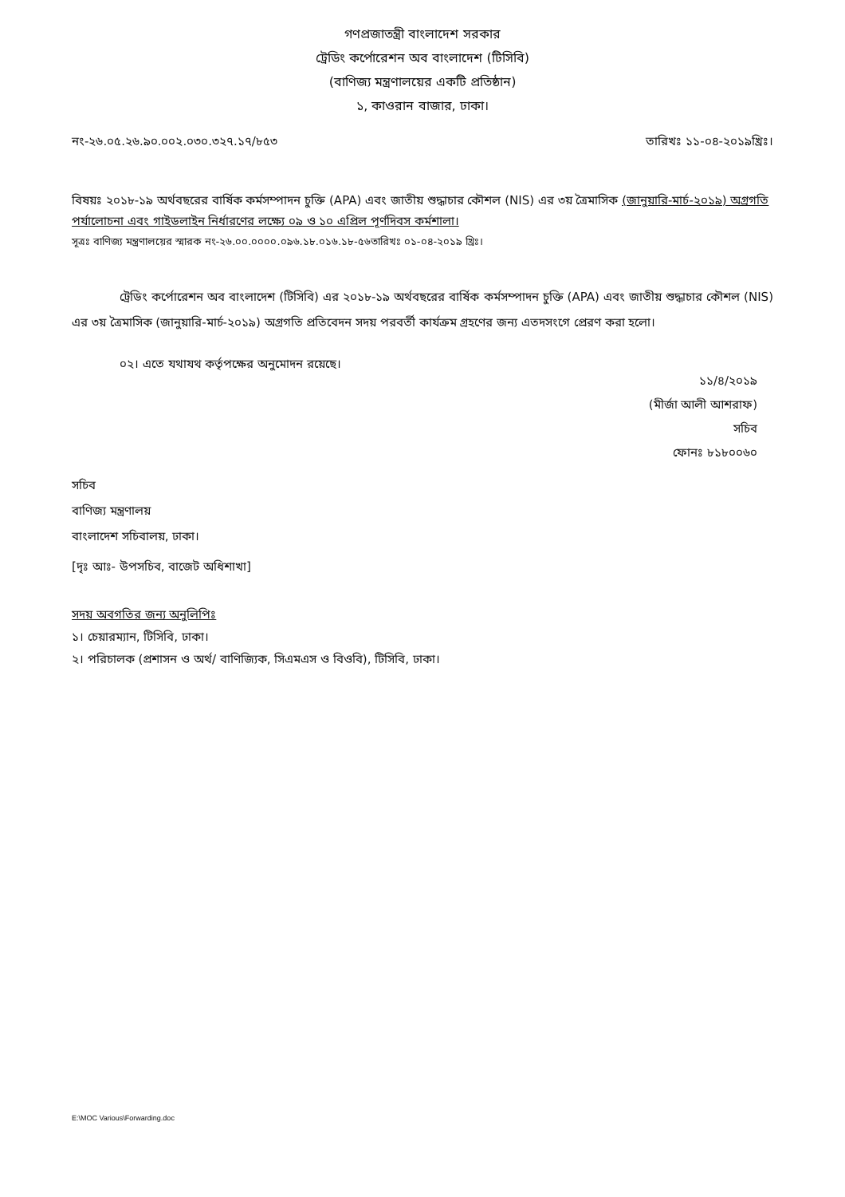গণপ্রজাতন্ত্রী বাংলাদেশ সরকার
ট্রেডিং কর্পোরেশন অব বাংলাদেশ (টিসিবি)
(বাণিজ্য মন্ত্রণালয়ের একটি প্রতিষ্ঠান)
১, কাওরান বাজার, ঢাকা।
নং-২৬.০৫.২৬.৯০.০০২.০৩০.৩২৭.১৭/৮৫৩ তারিখঃ ১১-০৪-২০১৯খ্রিঃ।
বিষয়ঃ ২০১৮-১৯ অর্থবছরের বার্ষিক কর্মসম্পাদন চুক্তি (APA) এবং জাতীয় শুদ্ধাচার কৌশল (NIS) এর ৩য় ত্রৈমাসিক (জানুয়ারি-মার্চ-২০১৯) অগ্রগতি পর্যালোচনা এবং গাইডলাইন নির্ধারণের লক্ষ্যে ০৯ ও ১০ এপ্রিল পূর্ণদিবস কর্মশালা।
সূত্রঃ বাণিজ্য মন্ত্রণালয়ের স্মারক নং-২৬.০০.০০০০.০৯৬.১৮.০১৬.১৮-৫৬তারিখঃ ০১-০৪-২০১৯ খ্রিঃ।
ট্রেডিং কর্পোরেশন অব বাংলাদেশ (টিসিবি) এর ২০১৮-১৯ অর্থবছরের বার্ষিক কর্মসম্পাদন চুক্তি (APA) এবং জাতীয় শুদ্ধাচার কৌশল (NIS) এর ৩য় ত্রৈমাসিক (জানুয়ারি-মার্চ-২০১৯) অগ্রগতি প্রতিবেদন সদয় পরবর্তী কার্যক্রম গ্রহণের জন্য এতদসংগে প্রেরণ করা হলো।
০২। এতে যথাযথ কর্তৃপক্ষের অনুমোদন রয়েছে।
১১/৪/২০১৯
(মীর্জা আলী আশরাফ)
সচিব
ফোনঃ ৮১৮০০৬০
সচিব
বাণিজ্য মন্ত্রণালয়
বাংলাদেশ সচিবালয়, ঢাকা।
[দৃঃ আঃ- উপসচিব, বাজেট অধিশাখা]
সদয় অবগতির জন্য অনুলিপিঃ
১। চেয়ারম্যান, টিসিবি, ঢাকা।
২। পরিচালক (প্রশাসন ও অর্থ/ বাণিজ্যিক, সিএমএস ও বিওবি), টিসিবি, ঢাকা।
E:\MOC Various\Forwarding.doc